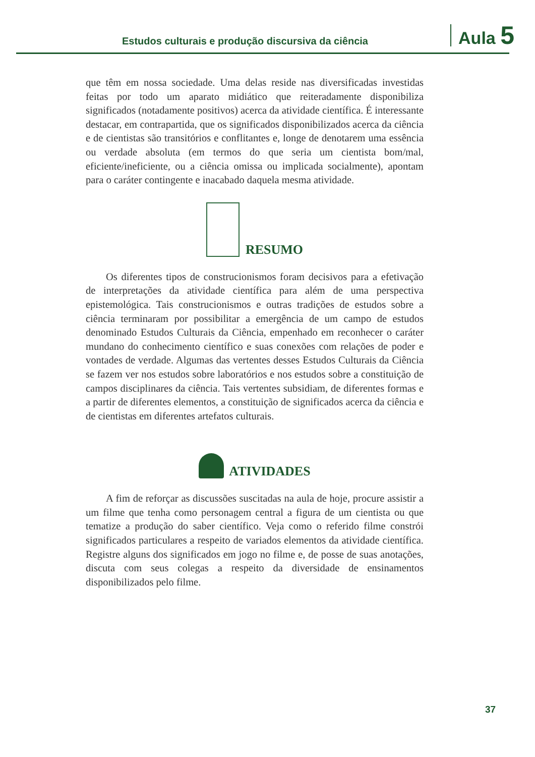Estudos culturais e produção discursiva da ciência
Aula 5
que têm em nossa sociedade. Uma delas reside nas diversificadas investidas feitas por todo um aparato midiático que reiteradamente disponibiliza significados (notadamente positivos) acerca da atividade científica. É interessante destacar, em contrapartida, que os significados disponibilizados acerca da ciência e de cientistas são transitórios e conflitantes e, longe de denotarem uma essência ou verdade absoluta (em termos do que seria um cientista bom/mal, eficiente/ineficiente, ou a ciência omissa ou implicada socialmente), apontam para o caráter contingente e inacabado daquela mesma atividade.
RESUMO
Os diferentes tipos de construcionismos foram decisivos para a efetivação de interpretações da atividade científica para além de uma perspectiva epistemológica. Tais construcionismos e outras tradições de estudos sobre a ciência terminaram por possibilitar a emergência de um campo de estudos denominado Estudos Culturais da Ciência, empenhado em reconhecer o caráter mundano do conhecimento científico e suas conexões com relações de poder e vontades de verdade. Algumas das vertentes desses Estudos Culturais da Ciência se fazem ver nos estudos sobre laboratórios e nos estudos sobre a constituição de campos disciplinares da ciência. Tais vertentes subsidiam, de diferentes formas e a partir de diferentes elementos, a constituição de significados acerca da ciência e de cientistas em diferentes artefatos culturais.
ATIVIDADES
A fim de reforçar as discussões suscitadas na aula de hoje, procure assistir a um filme que tenha como personagem central a figura de um cientista ou que tematize a produção do saber científico. Veja como o referido filme constrói significados particulares a respeito de variados elementos da atividade científica. Registre alguns dos significados em jogo no filme e, de posse de suas anotações, discuta com seus colegas a respeito da diversidade de ensinamentos disponibilizados pelo filme.
37